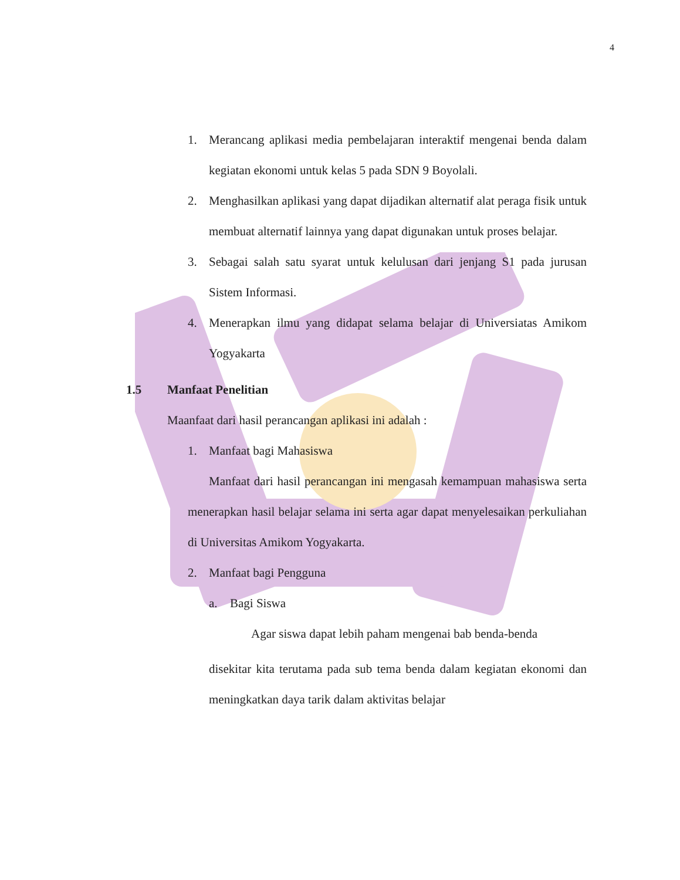4
1. Merancang aplikasi media pembelajaran interaktif mengenai benda dalam kegiatan ekonomi untuk kelas 5 pada SDN 9 Boyolali.
2. Menghasilkan aplikasi yang dapat dijadikan alternatif alat peraga fisik untuk membuat alternatif lainnya yang dapat digunakan untuk proses belajar.
3. Sebagai salah satu syarat untuk kelulusan dari jenjang S1 pada jurusan Sistem Informasi.
4. Menerapkan ilmu yang didapat selama belajar di Universiatas Amikom Yogyakarta
1.5 Manfaat Penelitian
Maanfaat dari hasil perancangan aplikasi ini adalah :
1. Manfaat bagi Mahasiswa
Manfaat dari hasil perancangan ini mengasah kemampuan mahasiswa serta menerapkan hasil belajar selama ini serta agar dapat menyelesaikan perkuliahan di Universitas Amikom Yogyakarta.
2. Manfaat bagi Pengguna
a. Bagi Siswa
Agar siswa dapat lebih paham mengenai bab benda-benda
disekitar kita terutama pada sub tema benda dalam kegiatan ekonomi dan meningkatkan daya tarik dalam aktivitas belajar